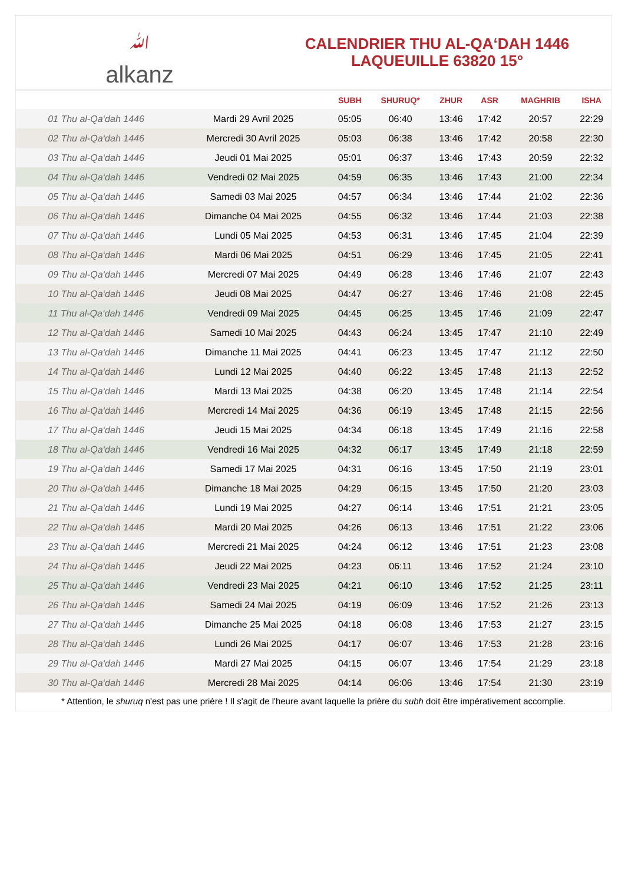ﷲ
alkanz
CALENDRIER THU AL-QA‘DAH 1446
LAQUEUILLE 63820 15°
| | | SUBH | SHURUQ* | ZHUR | ASR | MAGHRIB | ISHA |
| --- | --- | --- | --- | --- | --- | --- | --- |
| 01 Thu al-Qa‘dah 1446 | Mardi 29 Avril 2025 | 05:05 | 06:40 | 13:46 | 17:42 | 20:57 | 22:29 |
| 02 Thu al-Qa‘dah 1446 | Mercredi 30 Avril 2025 | 05:03 | 06:38 | 13:46 | 17:42 | 20:58 | 22:30 |
| 03 Thu al-Qa‘dah 1446 | Jeudi 01 Mai 2025 | 05:01 | 06:37 | 13:46 | 17:43 | 20:59 | 22:32 |
| 04 Thu al-Qa‘dah 1446 | Vendredi 02 Mai 2025 | 04:59 | 06:35 | 13:46 | 17:43 | 21:00 | 22:34 |
| 05 Thu al-Qa‘dah 1446 | Samedi 03 Mai 2025 | 04:57 | 06:34 | 13:46 | 17:44 | 21:02 | 22:36 |
| 06 Thu al-Qa‘dah 1446 | Dimanche 04 Mai 2025 | 04:55 | 06:32 | 13:46 | 17:44 | 21:03 | 22:38 |
| 07 Thu al-Qa‘dah 1446 | Lundi 05 Mai 2025 | 04:53 | 06:31 | 13:46 | 17:45 | 21:04 | 22:39 |
| 08 Thu al-Qa‘dah 1446 | Mardi 06 Mai 2025 | 04:51 | 06:29 | 13:46 | 17:45 | 21:05 | 22:41 |
| 09 Thu al-Qa‘dah 1446 | Mercredi 07 Mai 2025 | 04:49 | 06:28 | 13:46 | 17:46 | 21:07 | 22:43 |
| 10 Thu al-Qa‘dah 1446 | Jeudi 08 Mai 2025 | 04:47 | 06:27 | 13:46 | 17:46 | 21:08 | 22:45 |
| 11 Thu al-Qa‘dah 1446 | Vendredi 09 Mai 2025 | 04:45 | 06:25 | 13:45 | 17:46 | 21:09 | 22:47 |
| 12 Thu al-Qa‘dah 1446 | Samedi 10 Mai 2025 | 04:43 | 06:24 | 13:45 | 17:47 | 21:10 | 22:49 |
| 13 Thu al-Qa‘dah 1446 | Dimanche 11 Mai 2025 | 04:41 | 06:23 | 13:45 | 17:47 | 21:12 | 22:50 |
| 14 Thu al-Qa‘dah 1446 | Lundi 12 Mai 2025 | 04:40 | 06:22 | 13:45 | 17:48 | 21:13 | 22:52 |
| 15 Thu al-Qa‘dah 1446 | Mardi 13 Mai 2025 | 04:38 | 06:20 | 13:45 | 17:48 | 21:14 | 22:54 |
| 16 Thu al-Qa‘dah 1446 | Mercredi 14 Mai 2025 | 04:36 | 06:19 | 13:45 | 17:48 | 21:15 | 22:56 |
| 17 Thu al-Qa‘dah 1446 | Jeudi 15 Mai 2025 | 04:34 | 06:18 | 13:45 | 17:49 | 21:16 | 22:58 |
| 18 Thu al-Qa‘dah 1446 | Vendredi 16 Mai 2025 | 04:32 | 06:17 | 13:45 | 17:49 | 21:18 | 22:59 |
| 19 Thu al-Qa‘dah 1446 | Samedi 17 Mai 2025 | 04:31 | 06:16 | 13:45 | 17:50 | 21:19 | 23:01 |
| 20 Thu al-Qa‘dah 1446 | Dimanche 18 Mai 2025 | 04:29 | 06:15 | 13:45 | 17:50 | 21:20 | 23:03 |
| 21 Thu al-Qa‘dah 1446 | Lundi 19 Mai 2025 | 04:27 | 06:14 | 13:46 | 17:51 | 21:21 | 23:05 |
| 22 Thu al-Qa‘dah 1446 | Mardi 20 Mai 2025 | 04:26 | 06:13 | 13:46 | 17:51 | 21:22 | 23:06 |
| 23 Thu al-Qa‘dah 1446 | Mercredi 21 Mai 2025 | 04:24 | 06:12 | 13:46 | 17:51 | 21:23 | 23:08 |
| 24 Thu al-Qa‘dah 1446 | Jeudi 22 Mai 2025 | 04:23 | 06:11 | 13:46 | 17:52 | 21:24 | 23:10 |
| 25 Thu al-Qa‘dah 1446 | Vendredi 23 Mai 2025 | 04:21 | 06:10 | 13:46 | 17:52 | 21:25 | 23:11 |
| 26 Thu al-Qa‘dah 1446 | Samedi 24 Mai 2025 | 04:19 | 06:09 | 13:46 | 17:52 | 21:26 | 23:13 |
| 27 Thu al-Qa‘dah 1446 | Dimanche 25 Mai 2025 | 04:18 | 06:08 | 13:46 | 17:53 | 21:27 | 23:15 |
| 28 Thu al-Qa‘dah 1446 | Lundi 26 Mai 2025 | 04:17 | 06:07 | 13:46 | 17:53 | 21:28 | 23:16 |
| 29 Thu al-Qa‘dah 1446 | Mardi 27 Mai 2025 | 04:15 | 06:07 | 13:46 | 17:54 | 21:29 | 23:18 |
| 30 Thu al-Qa‘dah 1446 | Mercredi 28 Mai 2025 | 04:14 | 06:06 | 13:46 | 17:54 | 21:30 | 23:19 |
* Attention, le shuruq n'est pas une prière ! Il s'agit de l'heure avant laquelle la prière du subh doit être impérativement accomplie.